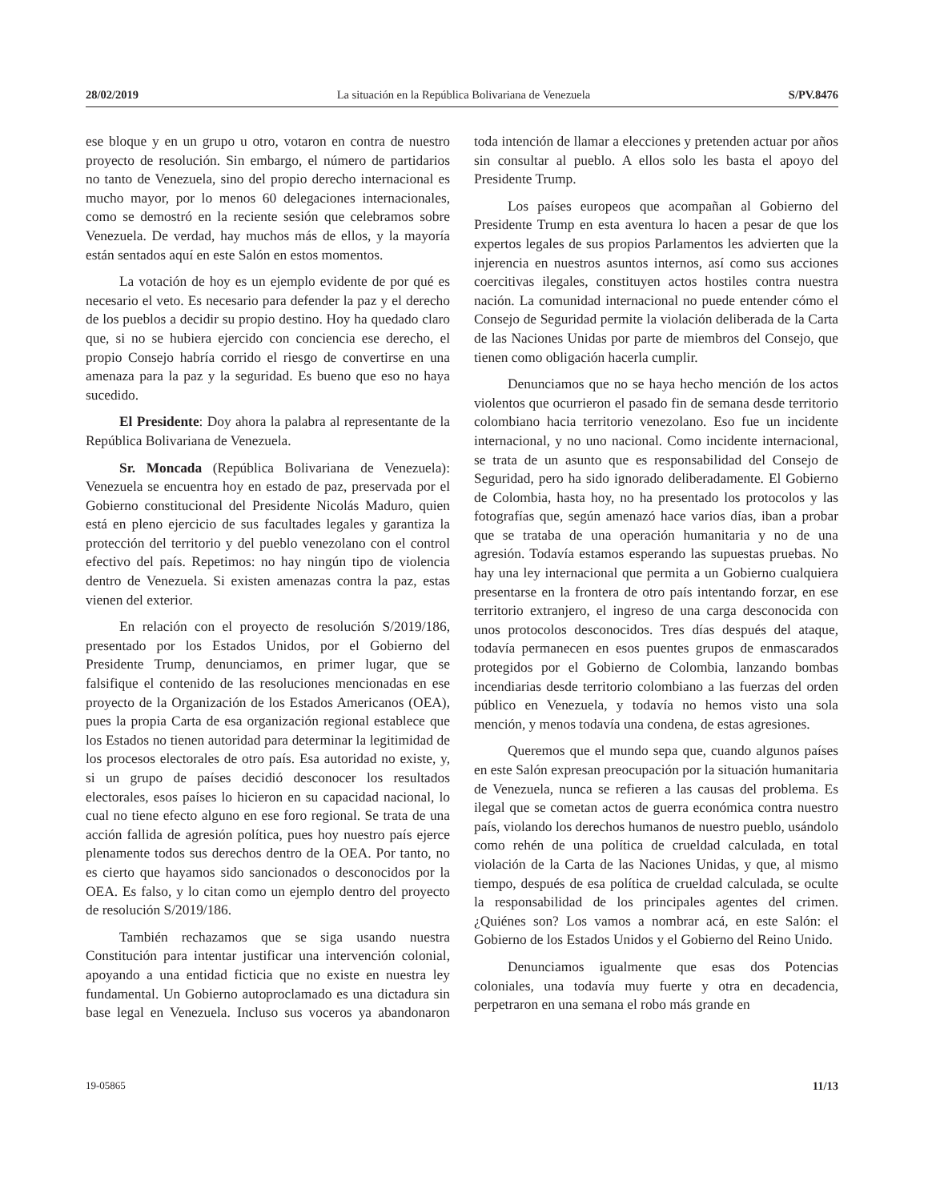28/02/2019 La situación en la República Bolivariana de Venezuela S/PV.8476
ese bloque y en un grupo u otro, votaron en contra de nuestro proyecto de resolución. Sin embargo, el número de partidarios no tanto de Venezuela, sino del propio derecho internacional es mucho mayor, por lo menos 60 delegaciones internacionales, como se demostró en la reciente sesión que celebramos sobre Venezuela. De verdad, hay muchos más de ellos, y la mayoría están sentados aquí en este Salón en estos momentos.
La votación de hoy es un ejemplo evidente de por qué es necesario el veto. Es necesario para defender la paz y el derecho de los pueblos a decidir su propio destino. Hoy ha quedado claro que, si no se hubiera ejercido con conciencia ese derecho, el propio Consejo habría corrido el riesgo de convertirse en una amenaza para la paz y la seguridad. Es bueno que eso no haya sucedido.
El Presidente: Doy ahora la palabra al representante de la República Bolivariana de Venezuela.
Sr. Moncada (República Bolivariana de Venezuela): Venezuela se encuentra hoy en estado de paz, preservada por el Gobierno constitucional del Presidente Nicolás Maduro, quien está en pleno ejercicio de sus facultades legales y garantiza la protección del territorio y del pueblo venezolano con el control efectivo del país. Repetimos: no hay ningún tipo de violencia dentro de Venezuela. Si existen amenazas contra la paz, estas vienen del exterior.
En relación con el proyecto de resolución S/2019/186, presentado por los Estados Unidos, por el Gobierno del Presidente Trump, denunciamos, en primer lugar, que se falsifique el contenido de las resoluciones mencionadas en ese proyecto de la Organización de los Estados Americanos (OEA), pues la propia Carta de esa organización regional establece que los Estados no tienen autoridad para determinar la legitimidad de los procesos electorales de otro país. Esa autoridad no existe, y, si un grupo de países decidió desconocer los resultados electorales, esos países lo hicieron en su capacidad nacional, lo cual no tiene efecto alguno en ese foro regional. Se trata de una acción fallida de agresión política, pues hoy nuestro país ejerce plenamente todos sus derechos dentro de la OEA. Por tanto, no es cierto que hayamos sido sancionados o desconocidos por la OEA. Es falso, y lo citan como un ejemplo dentro del proyecto de resolución S/2019/186.
También rechazamos que se siga usando nuestra Constitución para intentar justificar una intervención colonial, apoyando a una entidad ficticia que no existe en nuestra ley fundamental. Un Gobierno autoproclamado es una dictadura sin base legal en Venezuela. Incluso sus voceros ya abandonaron toda intención de llamar a elecciones y pretenden actuar por años sin consultar al pueblo. A ellos solo les basta el apoyo del Presidente Trump.
Los países europeos que acompañan al Gobierno del Presidente Trump en esta aventura lo hacen a pesar de que los expertos legales de sus propios Parlamentos les advierten que la injerencia en nuestros asuntos internos, así como sus acciones coercitivas ilegales, constituyen actos hostiles contra nuestra nación. La comunidad internacional no puede entender cómo el Consejo de Seguridad permite la violación deliberada de la Carta de las Naciones Unidas por parte de miembros del Consejo, que tienen como obligación hacerla cumplir.
Denunciamos que no se haya hecho mención de los actos violentos que ocurrieron el pasado fin de semana desde territorio colombiano hacia territorio venezolano. Eso fue un incidente internacional, y no uno nacional. Como incidente internacional, se trata de un asunto que es responsabilidad del Consejo de Seguridad, pero ha sido ignorado deliberadamente. El Gobierno de Colombia, hasta hoy, no ha presentado los protocolos y las fotografías que, según amenazó hace varios días, iban a probar que se trataba de una operación humanitaria y no de una agresión. Todavía estamos esperando las supuestas pruebas. No hay una ley internacional que permita a un Gobierno cualquiera presentarse en la frontera de otro país intentando forzar, en ese territorio extranjero, el ingreso de una carga desconocida con unos protocolos desconocidos. Tres días después del ataque, todavía permanecen en esos puentes grupos de enmascarados protegidos por el Gobierno de Colombia, lanzando bombas incendiarias desde territorio colombiano a las fuerzas del orden público en Venezuela, y todavía no hemos visto una sola mención, y menos todavía una condena, de estas agresiones.
Queremos que el mundo sepa que, cuando algunos países en este Salón expresan preocupación por la situación humanitaria de Venezuela, nunca se refieren a las causas del problema. Es ilegal que se cometan actos de guerra económica contra nuestro país, violando los derechos humanos de nuestro pueblo, usándolo como rehén de una política de crueldad calculada, en total violación de la Carta de las Naciones Unidas, y que, al mismo tiempo, después de esa política de crueldad calculada, se oculte la responsabilidad de los principales agentes del crimen. ¿Quiénes son? Los vamos a nombrar acá, en este Salón: el Gobierno de los Estados Unidos y el Gobierno del Reino Unido.
Denunciamos igualmente que esas dos Potencias coloniales, una todavía muy fuerte y otra en decadencia, perpetraron en una semana el robo más grande en
19-05865 11/13